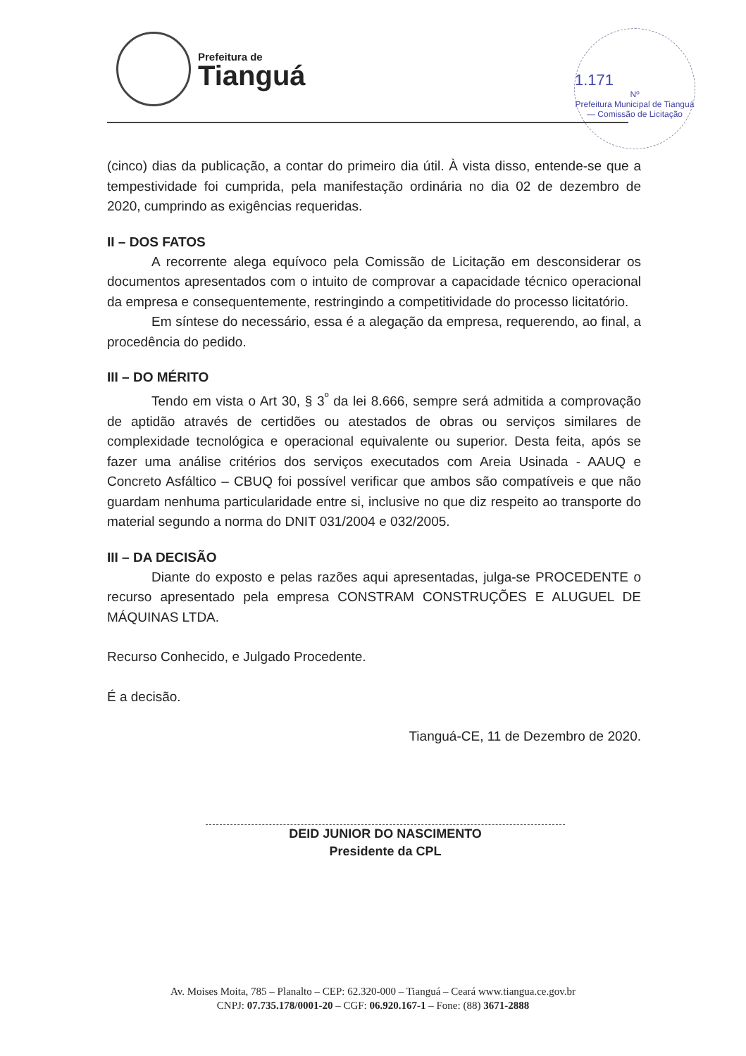Prefeitura de
Tianguá
1.171
Nº
Prefeitura Municipal de Tianguá — Comissão de Licitação
(cinco) dias da publicação, a contar do primeiro dia útil. À vista disso, entende-se que a tempestividade foi cumprida, pela manifestação ordinária no dia 02 de dezembro de 2020, cumprindo as exigências requeridas.
II – DOS FATOS
A recorrente alega equívoco pela Comissão de Licitação em desconsiderar os documentos apresentados com o intuito de comprovar a capacidade técnico operacional da empresa e consequentemente, restringindo a competitividade do processo licitatório.
Em síntese do necessário, essa é a alegação da empresa, requerendo, ao final, a procedência do pedido.
III – DO MÉRITO
Tendo em vista o Art 30, § 3<sup>º</sup> da lei 8.666, sempre será admitida a comprovação de aptidão através de certidões ou atestados de obras ou serviços similares de complexidade tecnológica e operacional equivalente ou superior. Desta feita, após se fazer uma análise critérios dos serviços executados com Areia Usinada - AAUQ e Concreto Asfáltico – CBUQ foi possível verificar que ambos são compatíveis e que não guardam nenhuma particularidade entre si, inclusive no que diz respeito ao transporte do material segundo a norma do DNIT 031/2004 e 032/2005.
III – DA DECISÃO
Diante do exposto e pelas razões aqui apresentadas, julga-se PROCEDENTE o recurso apresentado pela empresa CONSTRAM CONSTRUÇÕES E ALUGUEL DE MÁQUINAS LTDA.
Recurso Conhecido, e Julgado Procedente.
É a decisão.
Tianguá-CE, 11 de Dezembro de 2020.
DEID JUNIOR DO NASCIMENTO
Presidente da CPL
Av. Moises Moita, 785 – Planalto – CEP: 62.320-000 – Tianguá – Ceará www.tiangua.ce.gov.br
CNPJ: 07.735.178/0001-20 – CGF: 06.920.167-1 – Fone: (88) 3671-2888